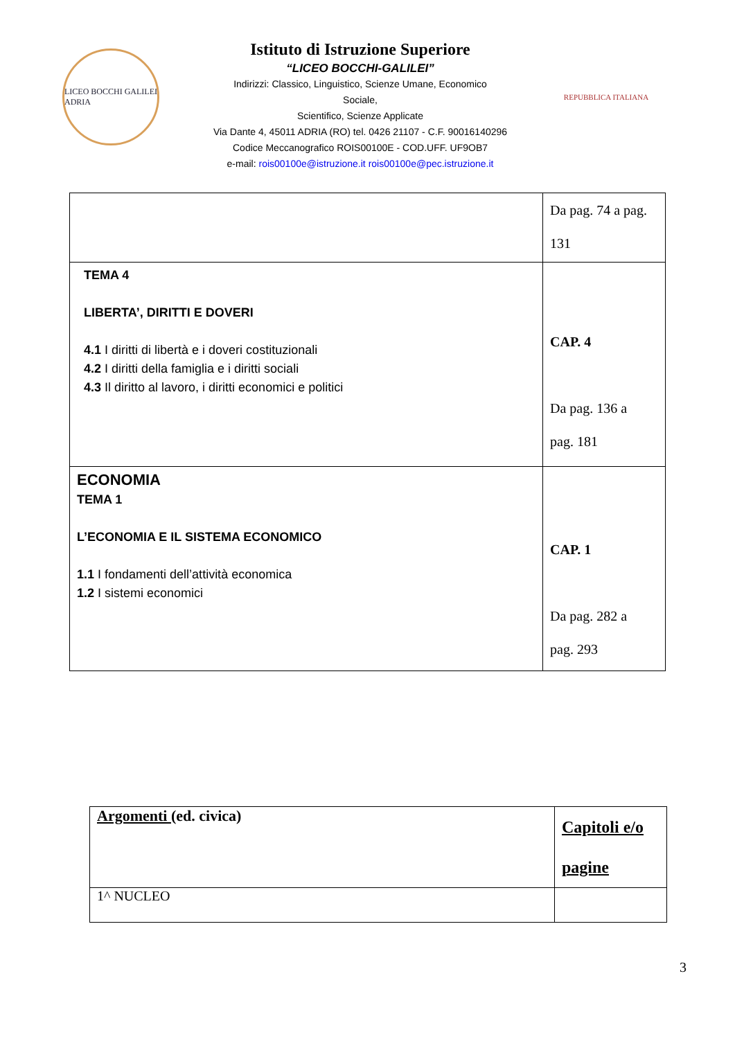LICEO BOCCHI GALILEI ADRIA
Istituto di Istruzione Superiore
“LICEO BOCCHI-GALILEI”
Indirizzi: Classico, Linguistico, Scienze Umane, Economico
Sociale,
Scientifico, Scienze Applicate
Via Dante 4, 45011 ADRIA (RO) tel. 0426 21107 - C.F. 90016140296
Codice Meccanografico ROIS00100E - COD.UFF. UF9OB7
e-mail: rois00100e@istruzione.it rois00100e@pec.istruzione.it
REPUBBLICA ITALIANA
| | Da pag. 74 a pag. 131 |
| TEMA 4 LIBERTA’, DIRITTI E DOVERI 4.1 I diritti di libertà e i doveri costituzionali 4.2 I diritti della famiglia e i diritti sociali 4.3 Il diritto al lavoro, i diritti economici e politici | CAP. 4 Da pag. 136 a pag. 181 |
| ECONOMIA TEMA 1 L’ECONOMIA E IL SISTEMA ECONOMICO 1.1 I fondamenti dell’attività economica 1.2 I sistemi economici | CAP. 1 Da pag. 282 a pag. 293 |
| Argomenti (ed. civica) | Capitoli e/o pagine |
| 1^ NUCLEO | |
3